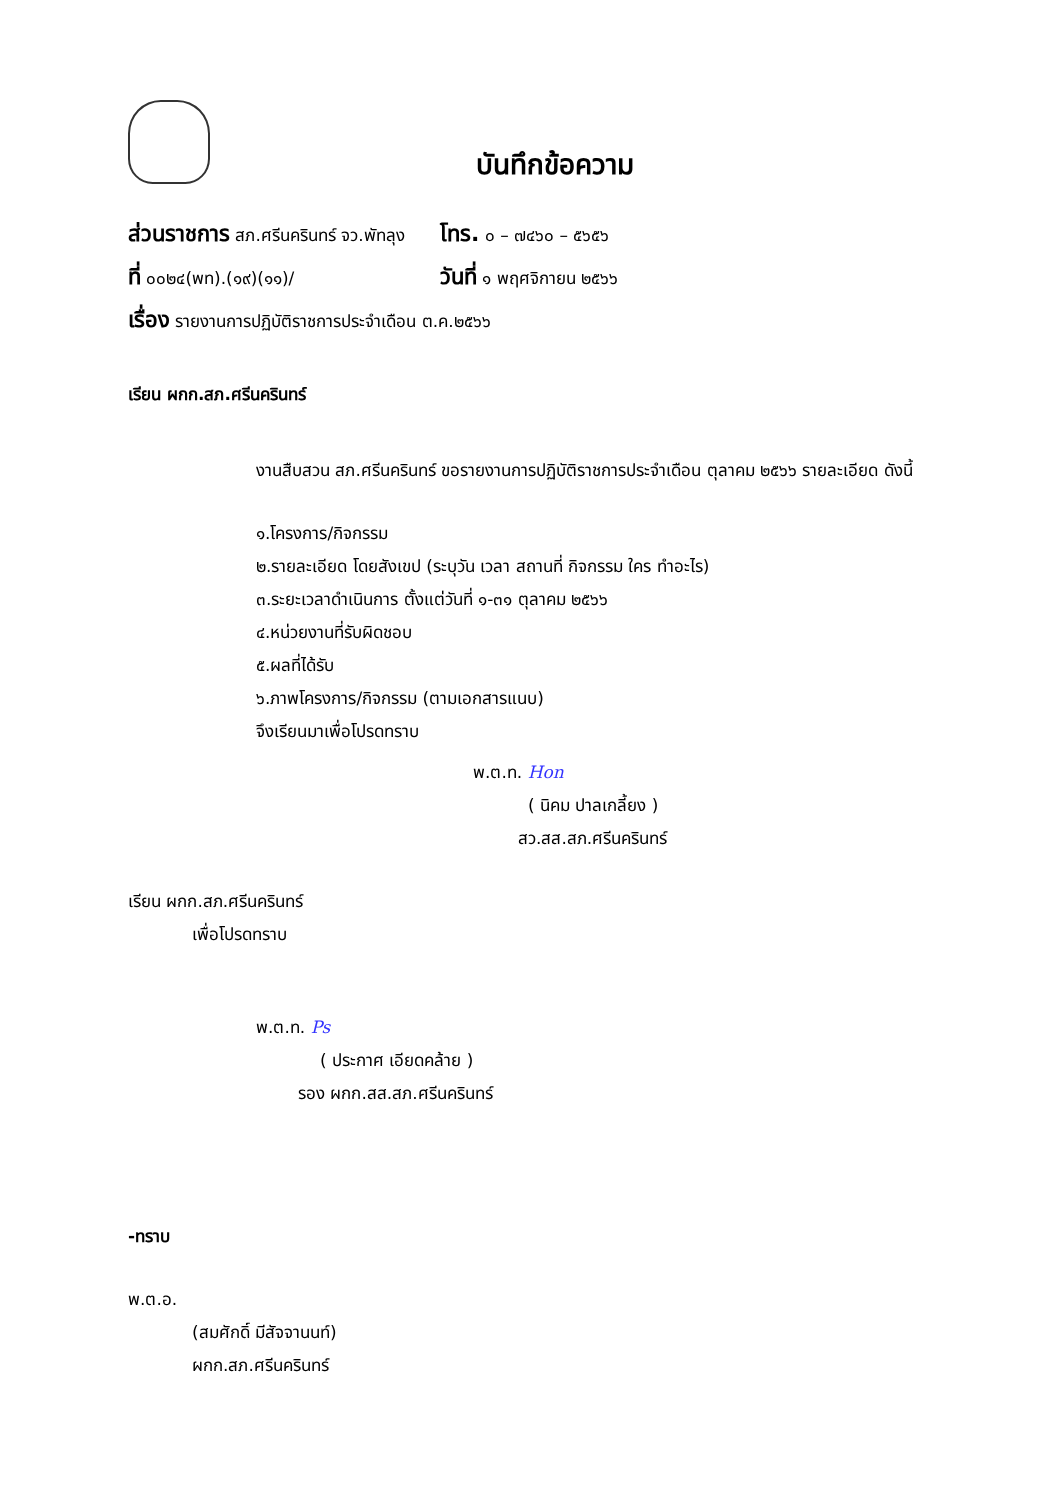บันทึกข้อความ
ส่วนราชการ สภ.ศรีนครินทร์ จว.พัทลุง โทร. ๐ – ๗๔๖๐ – ๕๖๕๖
ที่ ๐๐๒๔(พท).(๑๙)(๑๑)/ วันที่ ๑ พฤศจิกายน ๒๕๖๖
เรื่อง รายงานการปฏิบัติราชการประจำเดือน ต.ค.๒๕๖๖
เรียน ผกก.สภ.ศรีนครินทร์
งานสืบสวน สภ.ศรีนครินทร์ ขอรายงานการปฏิบัติราชการประจำเดือน ตุลาคม ๒๕๖๖ รายละเอียด ดังนี้
๑.โครงการ/กิจกรรม
๒.รายละเอียด โดยสังเขป (ระบุวัน เวลา สถานที่ กิจกรรม ใคร ทำอะไร)
๓.ระยะเวลาดำเนินการ ตั้งแต่วันที่ ๑-๓๑ ตุลาคม ๒๕๖๖
๔.หน่วยงานที่รับผิดชอบ
๕.ผลที่ได้รับ
๖.ภาพโครงการ/กิจกรรม (ตามเอกสารแนบ)
จึงเรียนมาเพื่อโปรดทราบ
พ.ต.ท. Hon
( นิคม ปาลเกลี้ยง )
สว.สส.สภ.ศรีนครินทร์
เรียน ผกก.สภ.ศรีนครินทร์
เพื่อโปรดทราบ
พ.ต.ท. Ps
( ประกาศ เอียดคล้าย )
รอง ผกก.สส.สภ.ศรีนครินทร์
-ทราบ
พ.ต.อ.
(สมศักดิ์ มีสัจจานนท์)
ผกก.สภ.ศรีนครินทร์